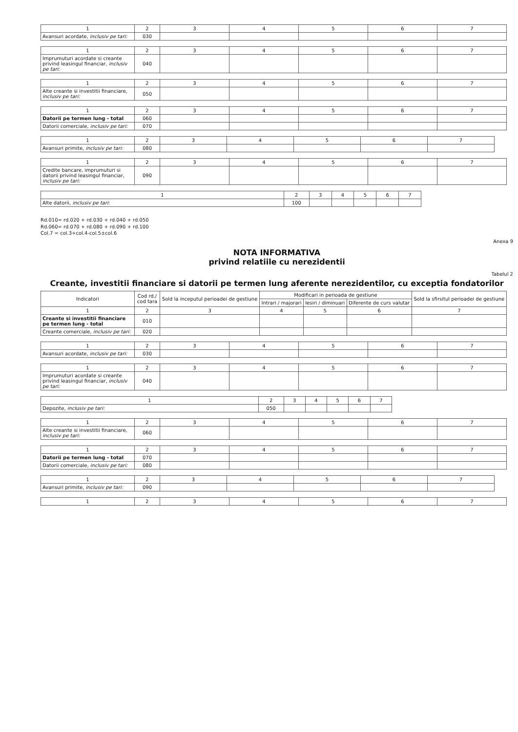| 1 | 2 | 3 | 4 | 5 | 6 | 7 |
| --- | --- | --- | --- | --- | --- | --- |
| Avansuri acordate, inclusiv pe tari: | 030 | | | | | |
| 1 | 2 | 3 | 4 | 5 | 6 | 7 |
| --- | --- | --- | --- | --- | --- | --- |
| Imprumuturi acordate si creante privind leasingul financiar, inclusiv pe tari: | 040 | | | | | |
| 1 | 2 | 3 | 4 | 5 | 6 | 7 |
| --- | --- | --- | --- | --- | --- | --- |
| Alte creante si investitii financiare, inclusiv pe tari: | 050 | | | | | |
| 1 | 2 | 3 | 4 | 5 | 6 | 7 |
| --- | --- | --- | --- | --- | --- | --- |
| Datorii pe termen lung - total | 060 | | | | | |
| Datorii comerciale, inclusiv pe tari: | 070 | | | | | |
| 1 | 2 | 3 | 4 | 5 | 6 | 7 |
| --- | --- | --- | --- | --- | --- | --- |
| Avansuri primite, inclusiv pe tari: | 080 | | | | | |
| 1 | 2 | 3 | 4 | 5 | 6 | 7 |
| --- | --- | --- | --- | --- | --- | --- |
| Credite bancare, imprumuturi si datorii privind leasingul financiar, inclusiv pe tari: | 090 | | | | | |
| 1 | 2 | 3 | 4 | 5 | 6 | 7 |
| --- | --- | --- | --- | --- | --- | --- |
| Alte datorii, inclusiv pe tari: | 100 | | | | | |
Rd.010= rd.020 + rd.030 + rd.040 + rd.050
Rd.060= rd.070 + rd.080 + rd.090 + rd.100
Col.7 = col.3+col.4-col.5±col.6
Anexa 9
NOTA INFORMATIVA
privind relatiile cu nerezidentii
Tabelul 2
Creante, investitii financiare si datorii pe termen lung aferente nerezidentilor, cu exceptia fondatorilor
| Indicatori | Cod rd./ cod tara | Sold la inceputul perioadei de gestiune | Modificari in perioada de gestiune | | | Sold la sfirsitul perioadei de gestiune |
| --- | --- | --- | --- | --- | --- | --- |
| | | | Intrari / majorari | Iesiri / diminuari | Diferente de curs valutar | |
| 1 | 2 | 3 | 4 | 5 | 6 | 7 |
| Creante si investitii financiare pe termen lung - total | 010 | | | | | |
| Creante comerciale, inclusiv pe tari: | 020 | | | | | |
| 1 | 2 | 3 | 4 | 5 | 6 | 7 |
| --- | --- | --- | --- | --- | --- | --- |
| Avansuri acordate, inclusiv pe tari: | 030 | | | | | |
| 1 | 2 | 3 | 4 | 5 | 6 | 7 |
| --- | --- | --- | --- | --- | --- | --- |
| Imprumuturi acordate si creante privind leasingul financiar, inclusiv pe tari: | 040 | | | | | |
| 1 | 2 | 3 | 4 | 5 | 6 | 7 |
| --- | --- | --- | --- | --- | --- | --- |
| Depozite, inclusiv pe tari: | 050 | | | | | |
| 1 | 2 | 3 | 4 | 5 | 6 | 7 |
| --- | --- | --- | --- | --- | --- | --- |
| Alte creante si investitii financiare, inclusiv pe tari: | 060 | | | | | |
| 1 | 2 | 3 | 4 | 5 | 6 | 7 |
| --- | --- | --- | --- | --- | --- | --- |
| Datorii pe termen lung - total | 070 | | | | | |
| Datorii comerciale, inclusiv pe tari: | 080 | | | | | |
| 1 | 2 | 3 | 4 | 5 | 6 | 7 |
| --- | --- | --- | --- | --- | --- | --- |
| Avansuri primite, inclusiv pe tari: | 090 | | | | | |
| 1 | 2 | 3 | 4 | 5 | 6 | 7 |
| --- | --- | --- | --- | --- | --- | --- |